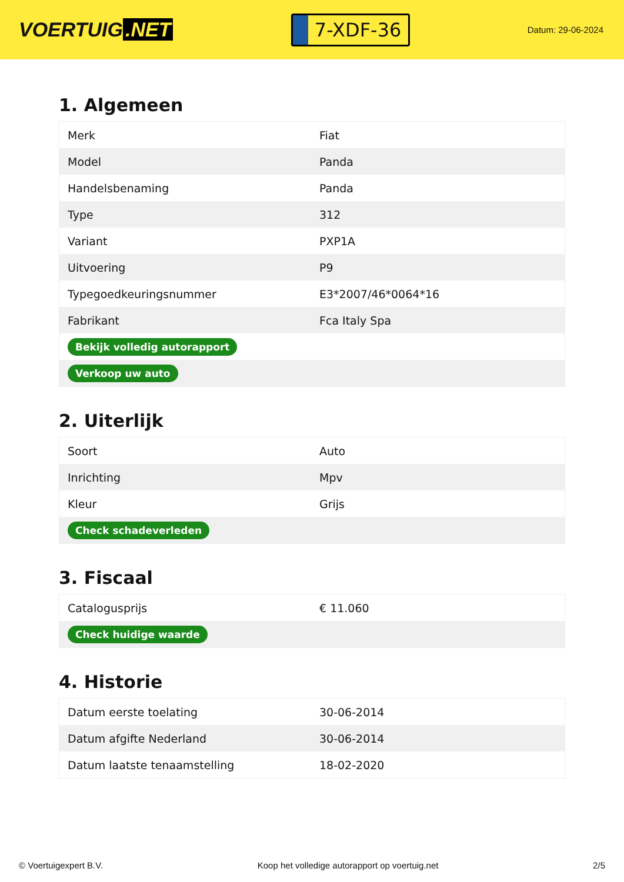VOERTUIG.NET
7-XDF-36
Datum: 29-06-2024
1. Algemeen
| Merk | Fiat |
| Model | Panda |
| Handelsbenaming | Panda |
| Type | 312 |
| Variant | PXP1A |
| Uitvoering | P9 |
| Typegoedkeuringsnummer | E3*2007/46*0064*16 |
| Fabrikant | Fca Italy Spa |
| Bekijk volledig autorapport | |
| Verkoop uw auto | |
2. Uiterlijk
| Soort | Auto |
| Inrichting | Mpv |
| Kleur | Grijs |
| Check schadeverleden | |
3. Fiscaal
| Catalogusprijs | € 11.060 |
| Check huidige waarde | |
4. Historie
| Datum eerste toelating | 30-06-2014 |
| Datum afgifte Nederland | 30-06-2014 |
| Datum laatste tenaamstelling | 18-02-2020 |
© Voertuigexpert B.V. Koop het volledige autorapport op voertuig.net 2/5